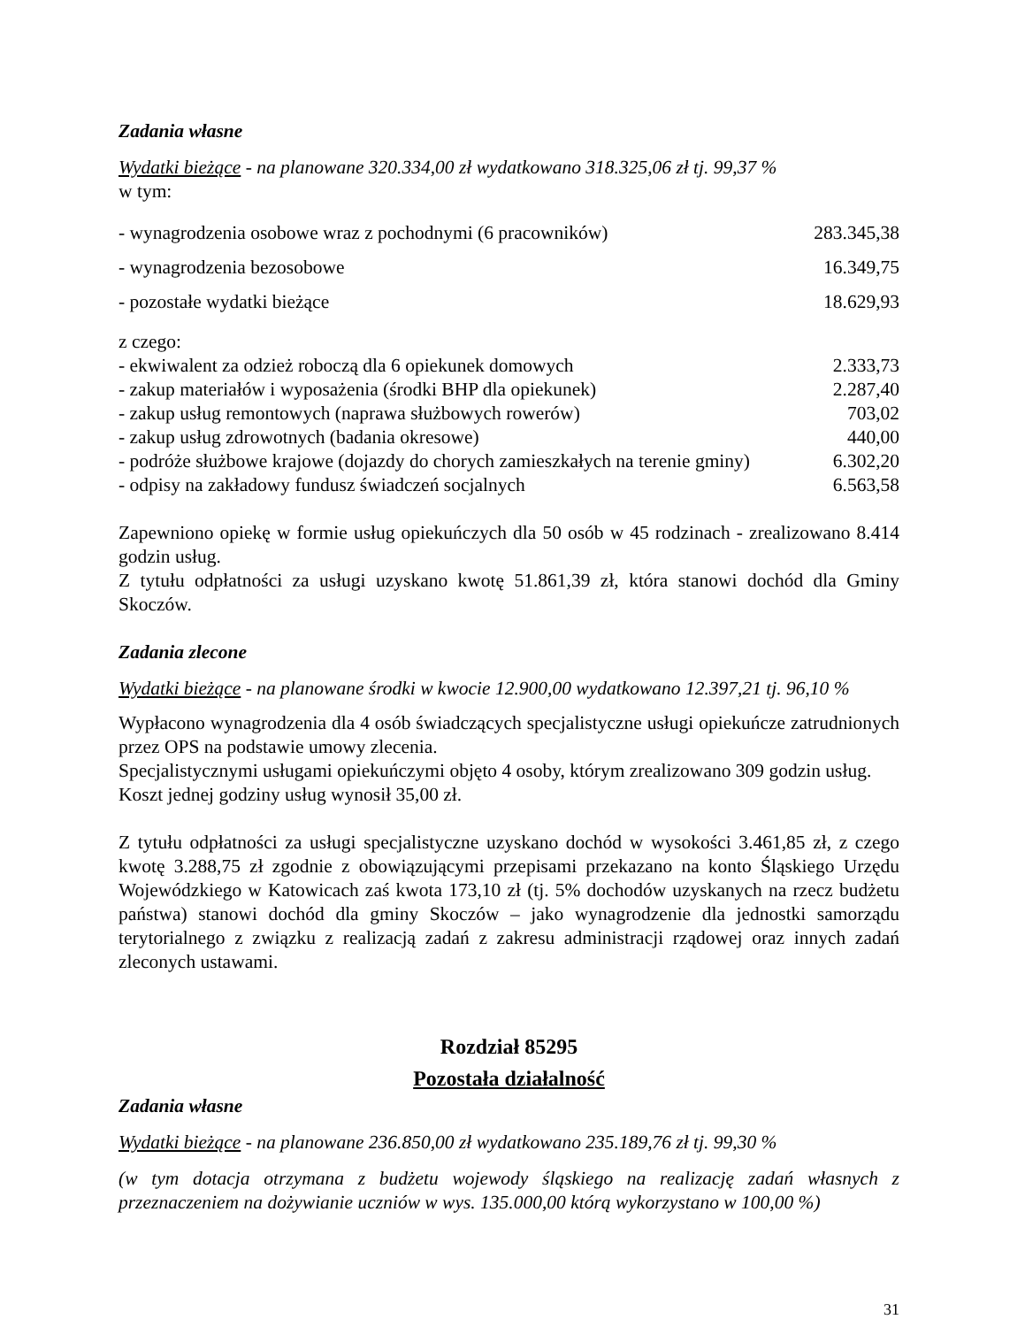Zadania własne
Wydatki bieżące - na planowane 320.334,00 zł wydatkowano 318.325,06 zł tj. 99,37 %
w tym:
| - wynagrodzenia osobowe wraz z pochodnymi (6 pracowników) | 283.345,38 |
| - wynagrodzenia bezosobowe | 16.349,75 |
| - pozostałe wydatki bieżące | 18.629,93 |
z czego:
| - ekwiwalent za odzież roboczą dla 6 opiekunek domowych | 2.333,73 |
| - zakup materiałów i wyposażenia (środki BHP dla opiekunek) | 2.287,40 |
| - zakup usług remontowych (naprawa służbowych rowerów) | 703,02 |
| - zakup usług zdrowotnych (badania okresowe) | 440,00 |
| - podróże służbowe krajowe (dojazdy do chorych zamieszkałych na terenie gminy) | 6.302,20 |
| - odpisy na zakładowy fundusz świadczeń socjalnych | 6.563,58 |
Zapewniono opiekę w formie usług opiekuńczych dla 50 osób w 45 rodzinach - zrealizowano 8.414 godzin usług.
Z tytułu odpłatności za usługi uzyskano kwotę 51.861,39 zł, która stanowi dochód dla Gminy Skoczów.
Zadania zlecone
Wydatki bieżące - na planowane środki w kwocie 12.900,00 wydatkowano 12.397,21 tj. 96,10 %
Wypłacono wynagrodzenia dla 4 osób świadczących specjalistyczne usługi opiekuńcze zatrudnionych przez OPS na podstawie umowy zlecenia.
Specjalistycznymi usługami opiekuńczymi objęto 4 osoby, którym zrealizowano 309 godzin usług.
Koszt jednej godziny usług wynosił 35,00 zł.
Z tytułu odpłatności za usługi specjalistyczne uzyskano dochód w wysokości 3.461,85 zł, z czego kwotę 3.288,75 zł zgodnie z obowiązującymi przepisami przekazano na konto Śląskiego Urzędu Wojewódzkiego w Katowicach zaś kwota 173,10 zł (tj. 5% dochodów uzyskanych na rzecz budżetu państwa) stanowi dochód dla gminy Skoczów – jako wynagrodzenie dla jednostki samorządu terytorialnego z związku z realizacją zadań z zakresu administracji rządowej oraz innych zadań zleconych ustawami.
Rozdział 85295
Pozostała działalność
Zadania własne
Wydatki bieżące - na planowane 236.850,00 zł wydatkowano 235.189,76 zł tj. 99,30 %
(w tym dotacja otrzymana z budżetu wojewody śląskiego na realizację zadań własnych z przeznaczeniem na dożywianie uczniów w wys. 135.000,00 którą wykorzystano w 100,00 %)
31